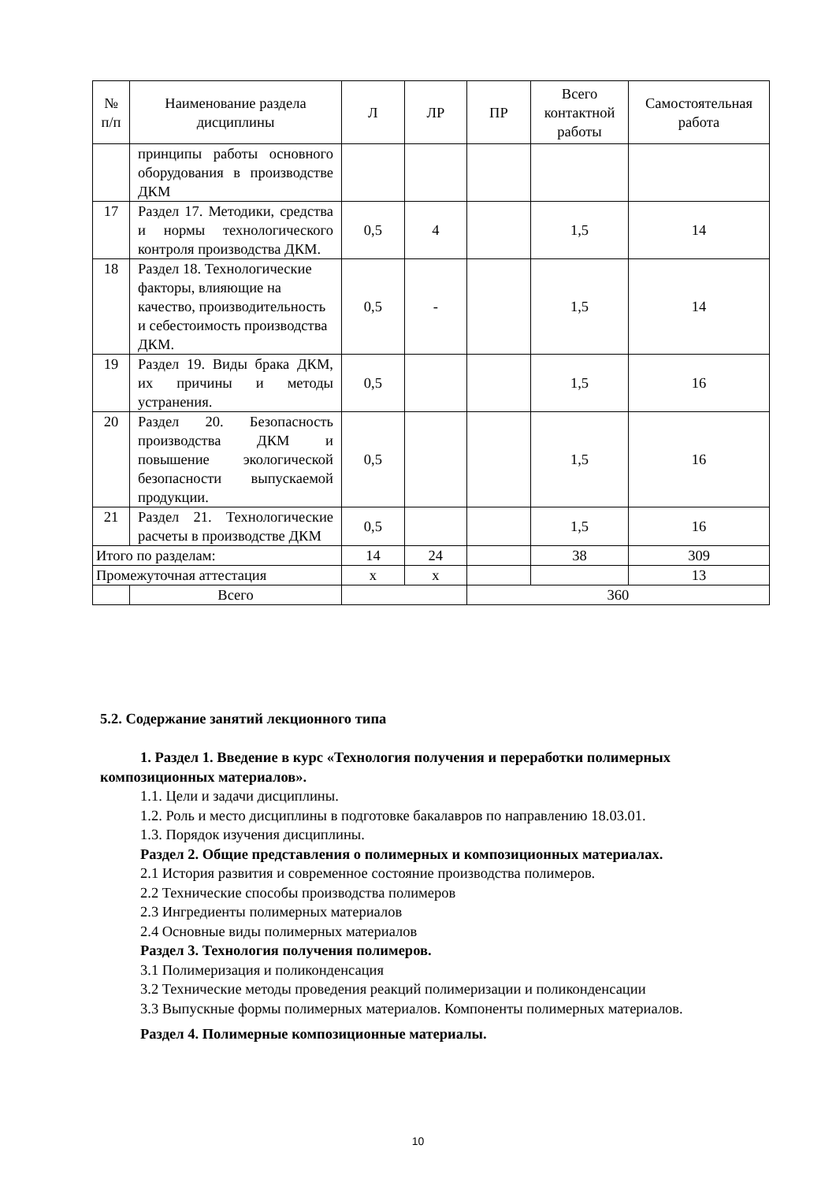| № п/п | Наименование раздела дисциплины | Л | ЛР | ПР | Всего контактной работы | Самостоятельная работа |
| --- | --- | --- | --- | --- | --- | --- |
| | принципы работы основного оборудования в производстве ДКМ | | | | | |
| 17 | Раздел 17. Методики, средства и нормы технологического контроля производства ДКМ. | 0,5 | 4 | | 1,5 | 14 |
| 18 | Раздел 18. Технологические факторы, влияющие на качество, производительность и себестоимость производства ДКМ. | 0,5 | - | | 1,5 | 14 |
| 19 | Раздел 19. Виды брака ДКМ, их причины и методы устранения. | 0,5 | | | 1,5 | 16 |
| 20 | Раздел 20. Безопасность производства ДКМ и повышение экологической безопасности выпускаемой продукции. | 0,5 | | | 1,5 | 16 |
| 21 | Раздел 21. Технологические расчеты в производстве ДКМ | 0,5 | | | 1,5 | 16 |
| Итого по разделам: | | 14 | 24 | | 38 | 309 |
| Промежуточная аттестация | | х | х | | | 13 |
| | Всего | | | 360 | | |
5.2. Содержание занятий лекционного типа
1. Раздел 1. Введение в курс «Технология получения и переработки полимерных
композиционных материалов».
1.1. Цели и задачи дисциплины.
1.2. Роль и место дисциплины в подготовке бакалавров по направлению 18.03.01.
1.3. Порядок изучения дисциплины.
Раздел 2. Общие представления о полимерных и композиционных материалах.
2.1 История развития и современное состояние производства полимеров.
2.2 Технические способы производства полимеров
2.3 Ингредиенты полимерных материалов
2.4 Основные виды полимерных материалов
Раздел 3. Технология получения полимеров.
3.1 Полимеризация и поликонденсация
3.2 Технические методы проведения реакций полимеризации и поликонденсации
3.3 Выпускные формы полимерных материалов. Компоненты полимерных материалов.
Раздел 4. Полимерные композиционные материалы.
10